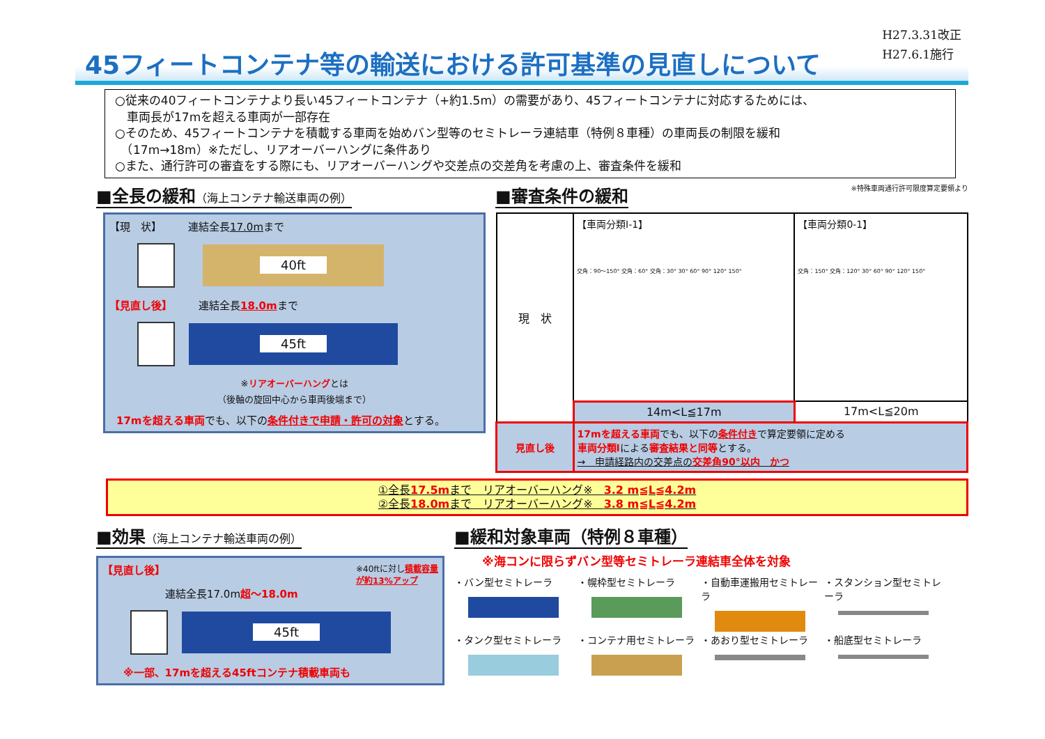H27.3.31改正
H27.6.1施行
45フィートコンテナ等の輸送における許可基準の見直しについて
○従来の40フィートコンテナより長い45フィートコンテナ（+約1.5m）の需要があり、45フィートコンテナに対応するためには、
　車両長が17mを超える車両が一部存在
○そのため、45フィートコンテナを積載する車両を始めバン型等のセミトレーラ連結車（特例８車種）の車両長の制限を緩和
　（17m→18m）※ただし、リアオーバーハングに条件あり
○また、通行許可の審査をする際にも、リアオーバーハングや交差点の交差角を考慮の上、審査条件を緩和
■全長の緩和（海上コンテナ輸送車両の例）
【現　状】　　　連結全長17.0mまで
40ft
【見直し後】　　　連結全長18.0mまで
45ft
※リアオーバーハングとは
（後軸の旋回中心から車両後端まで）
17mを超える車両でも、以下の条件付きで申請・許可の対象とする。
■審査条件の緩和
※特殊車両通行許可限度算定要領より
| 現 状 | 【車両分類Ⅰ-1】 交角：90〜150° 交角：60° 交角：30° 30° 60° 90° 120° 150° | 【車両分類0-1】 交角：150° 交角：120° 30° 60° 90° 120° 150° |
| | 14m<L≦17m | 17m<L≦20m |
| 見直し後 | 17mを超える車両 でも、以下の 条件付き で算定要領に定める 車両分類Ⅰ による 審査結果と同等 とする。 → 申請経路内の交差点の 交差角90°以内 かつ | |
①全長17.5mまで　リアオーバーハング※　3.2 m≦L≦4.2m
②全長18.0mまで　リアオーバーハング※　3.8 m≦L≦4.2m
■効果（海上コンテナ輸送車両の例）
【見直し後】 ※40ftに対し積載容量
が約13%アップ
連結全長17.0m超〜18.0m
45ft
※一部、17mを超える45ftコンテナ積載車両も
■緩和対象車両（特例８車種）
※海コンに限らずバン型等セミトレーラ連結車全体を対象
・バン型セミトレーラ
・幌枠型セミトレーラ
・自動車運搬用セミトレーラ
・スタンション型セミトレーラ
・タンク型セミトレーラ
・コンテナ用セミトレーラ
・あおり型セミトレーラ
・船底型セミトレーラ